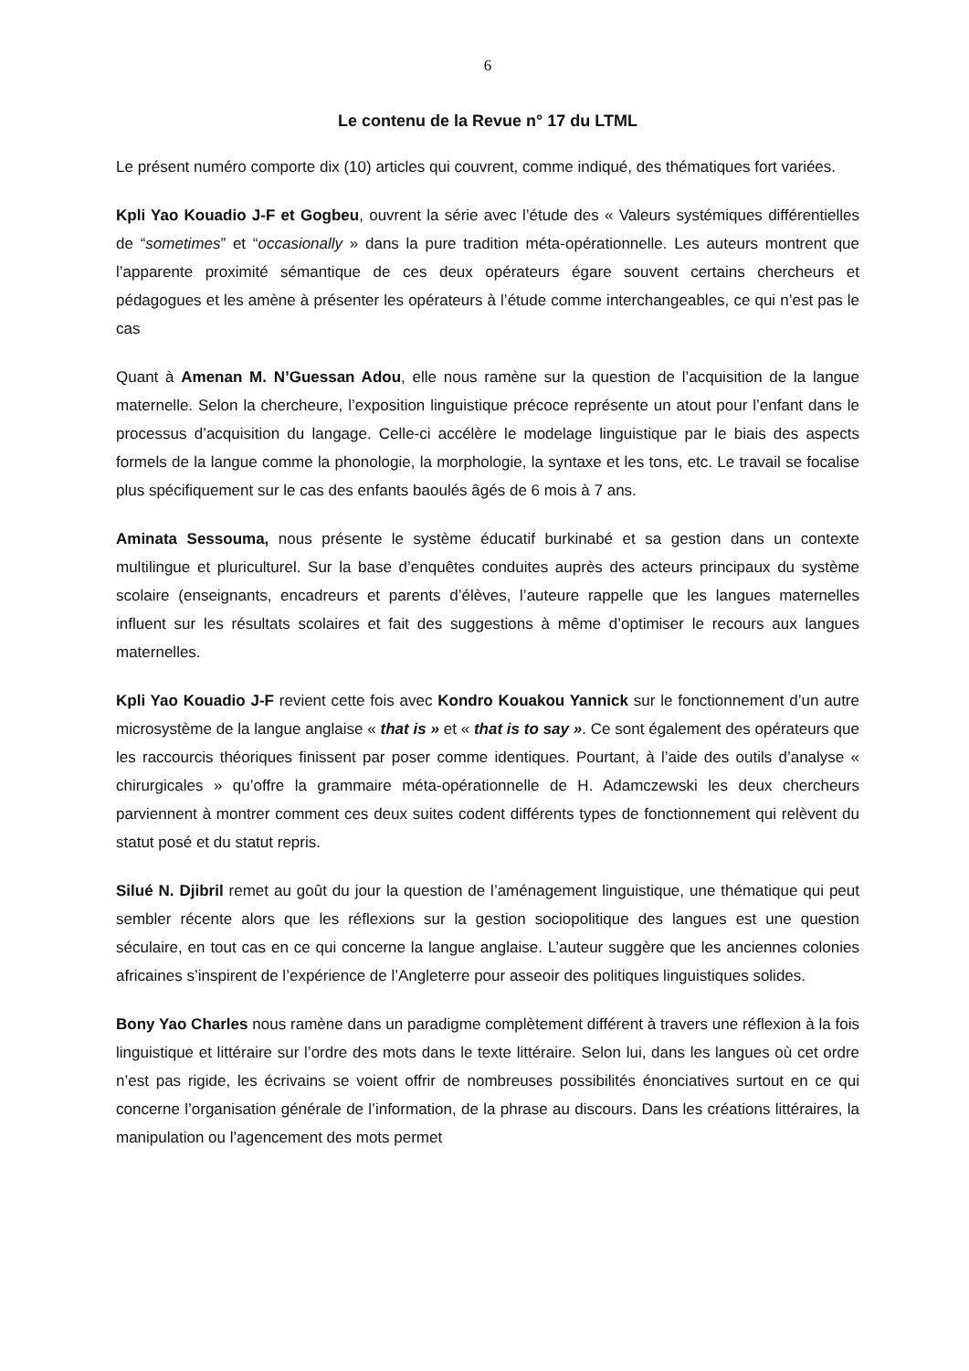6
Le contenu de la Revue n° 17 du LTML
Le présent numéro comporte dix (10) articles qui couvrent, comme indiqué, des thématiques fort variées.
Kpli Yao Kouadio J-F et Gogbeu, ouvrent la série avec l’étude des « Valeurs systémiques différentielles de “sometimes” et “occasionally » dans la pure tradition méta-opérationnelle. Les auteurs montrent que l’apparente proximité sémantique de ces deux opérateurs égare souvent certains chercheurs et pédagogues et les amène à présenter les opérateurs à l’étude comme interchangeables, ce qui n’est pas le cas
Quant à Amenan M. N’Guessan Adou, elle nous ramène sur la question de l’acquisition de la langue maternelle. Selon la chercheure, l’exposition linguistique précoce représente un atout pour l’enfant dans le processus d’acquisition du langage. Celle-ci accélère le modelage linguistique par le biais des aspects formels de la langue comme la phonologie, la morphologie, la syntaxe et les tons, etc. Le travail se focalise plus spécifiquement sur le cas des enfants baoulés âgés de 6 mois à 7 ans.
Aminata Sessouma, nous présente le système éducatif burkinabé et sa gestion dans un contexte multilingue et pluriculturel. Sur la base d’enquêtes conduites auprès des acteurs principaux du système scolaire (enseignants, encadreurs et parents d’élèves, l’auteure rappelle que les langues maternelles influent sur les résultats scolaires et fait des suggestions à même d’optimiser le recours aux langues maternelles.
Kpli Yao Kouadio J-F revient cette fois avec Kondro Kouakou Yannick sur le fonctionnement d’un autre microsystème de la langue anglaise « that is » et « that is to say ». Ce sont également des opérateurs que les raccourcis théoriques finissent par poser comme identiques. Pourtant, à l’aide des outils d’analyse « chirurgicales » qu’offre la grammaire méta-opérationnelle de H. Adamczewski les deux chercheurs parviennent à montrer comment ces deux suites codent différents types de fonctionnement qui relèvent du statut posé et du statut repris.
Silué N. Djibril remet au goût du jour la question de l’aménagement linguistique, une thématique qui peut sembler récente alors que les réflexions sur la gestion sociopolitique des langues est une question séculaire, en tout cas en ce qui concerne la langue anglaise. L’auteur suggère que les anciennes colonies africaines s’inspirent de l’expérience de l’Angleterre pour asseoir des politiques linguistiques solides.
Bony Yao Charles nous ramène dans un paradigme complètement différent à travers une réflexion à la fois linguistique et littéraire sur l’ordre des mots dans le texte littéraire. Selon lui, dans les langues où cet ordre n’est pas rigide, les écrivains se voient offrir de nombreuses possibilités énonciatives surtout en ce qui concerne l’organisation générale de l’information, de la phrase au discours. Dans les créations littéraires, la manipulation ou l’agencement des mots permet